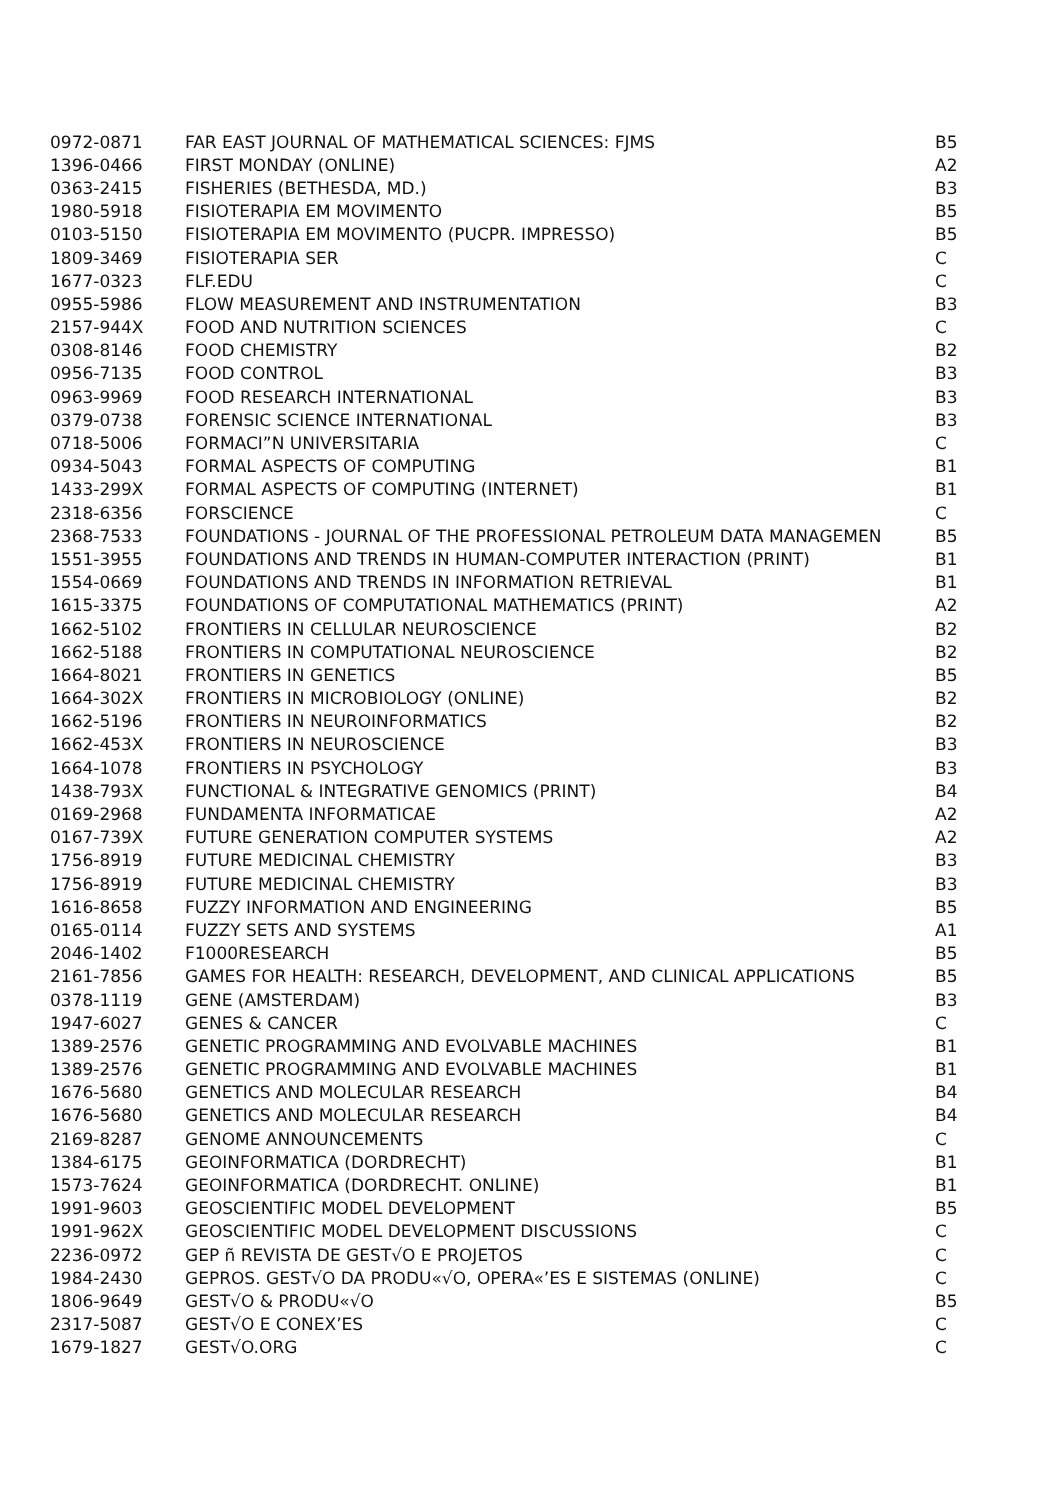| 0972-0871 | FAR EAST JOURNAL OF MATHEMATICAL SCIENCES: FJMS | B5 |
| 1396-0466 | FIRST MONDAY (ONLINE) | A2 |
| 0363-2415 | FISHERIES (BETHESDA, MD.) | B3 |
| 1980-5918 | FISIOTERAPIA EM MOVIMENTO | B5 |
| 0103-5150 | FISIOTERAPIA EM MOVIMENTO (PUCPR. IMPRESSO) | B5 |
| 1809-3469 | FISIOTERAPIA SER | C |
| 1677-0323 | FLF.EDU | C |
| 0955-5986 | FLOW MEASUREMENT AND INSTRUMENTATION | B3 |
| 2157-944X | FOOD AND NUTRITION SCIENCES | C |
| 0308-8146 | FOOD CHEMISTRY | B2 |
| 0956-7135 | FOOD CONTROL | B3 |
| 0963-9969 | FOOD RESEARCH INTERNATIONAL | B3 |
| 0379-0738 | FORENSIC SCIENCE INTERNATIONAL | B3 |
| 0718-5006 | FORMACI”N UNIVERSITARIA | C |
| 0934-5043 | FORMAL ASPECTS OF COMPUTING | B1 |
| 1433-299X | FORMAL ASPECTS OF COMPUTING (INTERNET) | B1 |
| 2318-6356 | FORSCIENCE | C |
| 2368-7533 | FOUNDATIONS - JOURNAL OF THE PROFESSIONAL PETROLEUM DATA MANAGEMEN | B5 |
| 1551-3955 | FOUNDATIONS AND TRENDS IN HUMAN-COMPUTER INTERACTION (PRINT) | B1 |
| 1554-0669 | FOUNDATIONS AND TRENDS IN INFORMATION RETRIEVAL | B1 |
| 1615-3375 | FOUNDATIONS OF COMPUTATIONAL MATHEMATICS (PRINT) | A2 |
| 1662-5102 | FRONTIERS IN CELLULAR NEUROSCIENCE | B2 |
| 1662-5188 | FRONTIERS IN COMPUTATIONAL NEUROSCIENCE | B2 |
| 1664-8021 | FRONTIERS IN GENETICS | B5 |
| 1664-302X | FRONTIERS IN MICROBIOLOGY (ONLINE) | B2 |
| 1662-5196 | FRONTIERS IN NEUROINFORMATICS | B2 |
| 1662-453X | FRONTIERS IN NEUROSCIENCE | B3 |
| 1664-1078 | FRONTIERS IN PSYCHOLOGY | B3 |
| 1438-793X | FUNCTIONAL & INTEGRATIVE GENOMICS (PRINT) | B4 |
| 0169-2968 | FUNDAMENTA INFORMATICAE | A2 |
| 0167-739X | FUTURE GENERATION COMPUTER SYSTEMS | A2 |
| 1756-8919 | FUTURE MEDICINAL CHEMISTRY | B3 |
| 1756-8919 | FUTURE MEDICINAL CHEMISTRY | B3 |
| 1616-8658 | FUZZY INFORMATION AND ENGINEERING | B5 |
| 0165-0114 | FUZZY SETS AND SYSTEMS | A1 |
| 2046-1402 | F1000RESEARCH | B5 |
| 2161-7856 | GAMES FOR HEALTH: RESEARCH, DEVELOPMENT, AND CLINICAL APPLICATIONS | B5 |
| 0378-1119 | GENE (AMSTERDAM) | B3 |
| 1947-6027 | GENES & CANCER | C |
| 1389-2576 | GENETIC PROGRAMMING AND EVOLVABLE MACHINES | B1 |
| 1389-2576 | GENETIC PROGRAMMING AND EVOLVABLE MACHINES | B1 |
| 1676-5680 | GENETICS AND MOLECULAR RESEARCH | B4 |
| 1676-5680 | GENETICS AND MOLECULAR RESEARCH | B4 |
| 2169-8287 | GENOME ANNOUNCEMENTS | C |
| 1384-6175 | GEOINFORMATICA (DORDRECHT) | B1 |
| 1573-7624 | GEOINFORMATICA (DORDRECHT. ONLINE) | B1 |
| 1991-9603 | GEOSCIENTIFIC MODEL DEVELOPMENT | B5 |
| 1991-962X | GEOSCIENTIFIC MODEL DEVELOPMENT DISCUSSIONS | C |
| 2236-0972 | GEP ñ REVISTA DE GEST√O E PROJETOS | C |
| 1984-2430 | GEPROS. GEST√O DA PRODU«√O, OPERA«’ES E SISTEMAS (ONLINE) | C |
| 1806-9649 | GEST√O & PRODU«√O | B5 |
| 2317-5087 | GEST√O E CONEX’ES | C |
| 1679-1827 | GEST√O.ORG | C |